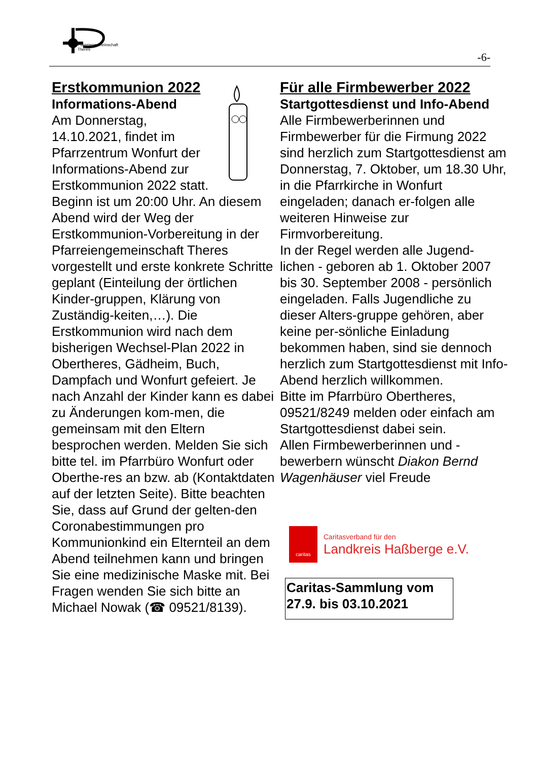Pfarreiengemeinschaft
Theres
-6-
Erstkommunion 2022
Informations-Abend
Am Donnerstag, 14.10.2021, findet im Pfarrzentrum Wonfurt der Informations-Abend zur Erstkommunion 2022 statt. Beginn ist um 20:00 Uhr. An diesem Abend wird der Weg der Erstkommunion-Vorbereitung in der Pfarreiengemeinschaft Theres vorgestellt und erste konkrete Schritte geplant (Einteilung der örtlichen Kinder-gruppen, Klärung von Zuständig-keiten,…). Die Erstkommunion wird nach dem bisherigen Wechsel-Plan 2022 in Obertheres, Gädheim, Buch, Dampfach und Wonfurt gefeiert. Je nach Anzahl der Kinder kann es dabei zu Änderungen kom-men, die gemeinsam mit den Eltern besprochen werden. Melden Sie sich bitte tel. im Pfarrbüro Wonfurt oder Oberthe-res an bzw. ab (Kontaktdaten auf der letzten Seite). Bitte beachten Sie, dass auf Grund der gelten-den Coronabestimmungen pro Kommunionkind ein Elternteil an dem Abend teilnehmen kann und bringen Sie eine medizinische Maske mit. Bei Fragen wenden Sie sich bitte an Michael Nowak (☎ 09521/8139).
Für alle Firmbewerber 2022
Startgottesdienst und Info-Abend
Alle Firmbewerberinnen und Firmbewerber für die Firmung 2022 sind herzlich zum Startgottesdienst am Donnerstag, 7. Oktober, um 18.30 Uhr, in die Pfarrkirche in Wonfurt eingeladen; danach er-folgen alle weiteren Hinweise zur Firmvorbereitung.
In der Regel werden alle Jugend-lichen - geboren ab 1. Oktober 2007 bis 30. September 2008 - persönlich eingeladen. Falls Jugendliche zu dieser Alters-gruppe gehören, aber keine per-sönliche Einladung bekommen haben, sind sie dennoch herzlich zum Startgottesdienst mit Info-Abend herzlich willkommen.
Bitte im Pfarrbüro Obertheres, 09521/8249 melden oder einfach am Startgottesdienst dabei sein.
Allen Firmbewerberinnen und -bewerbern wünscht Diakon Bernd Wagenhäuser viel Freude
caritas
Caritasverband für den
Landkreis Haßberge e.V.
Caritas-Sammlung vom 27.9. bis 03.10.2021